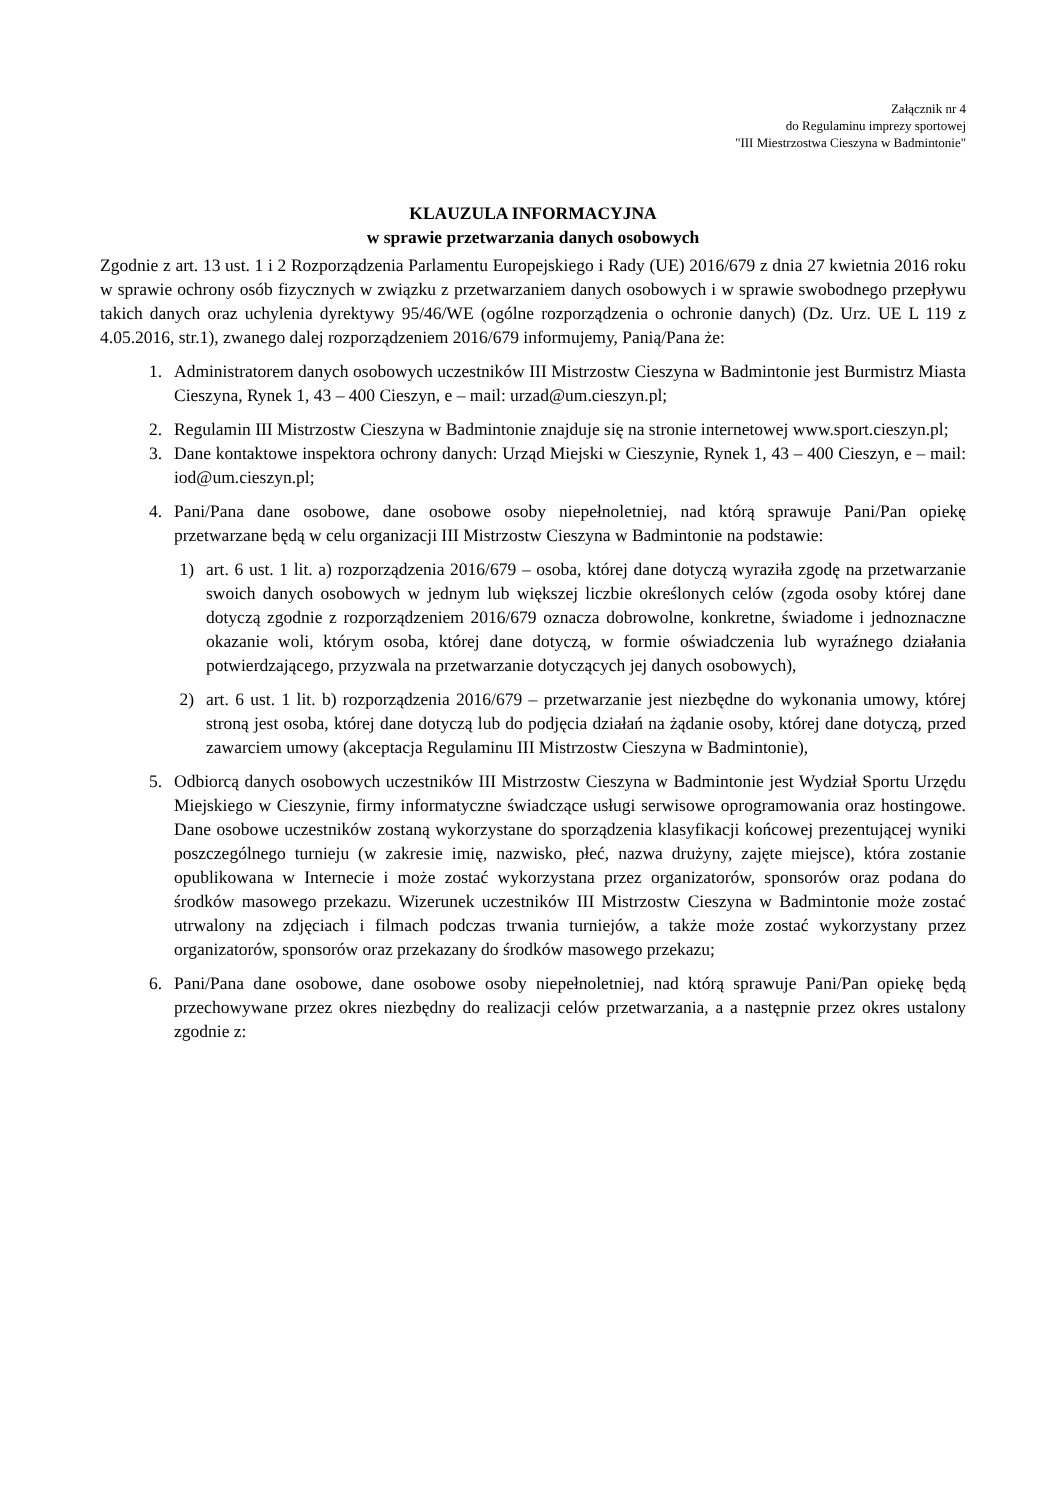Załącznik nr 4
do Regulaminu imprezy sportowej
"III Miestrzostwa Cieszyna w Badmintonie"
KLAUZULA INFORMACYJNA
w sprawie przetwarzania danych osobowych
Zgodnie z art. 13 ust. 1 i 2 Rozporządzenia Parlamentu Europejskiego i Rady (UE) 2016/679 z dnia 27 kwietnia 2016 roku w sprawie ochrony osób fizycznych w związku z przetwarzaniem danych osobowych i w sprawie swobodnego przepływu takich danych oraz uchylenia dyrektywy 95/46/WE (ogólne rozporządzenia o ochronie danych) (Dz. Urz. UE L 119 z 4.05.2016, str.1), zwanego dalej rozporządzeniem 2016/679 informujemy, Panią/Pana że:
1. Administratorem danych osobowych uczestników III Mistrzostw Cieszyna w Badmintonie jest Burmistrz Miasta Cieszyna, Rynek 1, 43 – 400 Cieszyn, e – mail: urzad@um.cieszyn.pl;
2. Regulamin III Mistrzostw Cieszyna w Badmintonie znajduje się na stronie internetowej www.sport.cieszyn.pl;
3. Dane kontaktowe inspektora ochrony danych: Urząd Miejski w Cieszynie, Rynek 1, 43 – 400 Cieszyn, e – mail: iod@um.cieszyn.pl;
4. Pani/Pana dane osobowe, dane osobowe osoby niepełnoletniej, nad którą sprawuje Pani/Pan opiekę przetwarzane będą w celu organizacji III Mistrzostw Cieszyna w Badmintonie na podstawie:
1) art. 6 ust. 1 lit. a) rozporządzenia 2016/679 – osoba, której dane dotyczą wyraziła zgodę na przetwarzanie swoich danych osobowych w jednym lub większej liczbie określonych celów (zgoda osoby której dane dotyczą zgodnie z rozporządzeniem 2016/679 oznacza dobrowolne, konkretne, świadome i jednoznaczne okazanie woli, którym osoba, której dane dotyczą, w formie oświadczenia lub wyraźnego działania potwierdzającego, przyzwala na przetwarzanie dotyczących jej danych osobowych),
2) art. 6 ust. 1 lit. b) rozporządzenia 2016/679 – przetwarzanie jest niezbędne do wykonania umowy, której stroną jest osoba, której dane dotyczą lub do podjęcia działań na żądanie osoby, której dane dotyczą, przed zawarciem umowy (akceptacja Regulaminu III Mistrzostw Cieszyna w Badmintonie),
5. Odbiorcą danych osobowych uczestników III Mistrzostw Cieszyna w Badmintonie jest Wydział Sportu Urzędu Miejskiego w Cieszynie, firmy informatyczne świadczące usługi serwisowe oprogramowania oraz hostingowe. Dane osobowe uczestników zostaną wykorzystane do sporządzenia klasyfikacji końcowej prezentującej wyniki poszczególnego turnieju (w zakresie imię, nazwisko, płeć, nazwa drużyny, zajęte miejsce), która zostanie opublikowana w Internecie i może zostać wykorzystana przez organizatorów, sponsorów oraz podana do środków masowego przekazu. Wizerunek uczestników III Mistrzostw Cieszyna w Badmintonie może zostać utrwalony na zdjęciach i filmach podczas trwania turniejów, a także może zostać wykorzystany przez organizatorów, sponsorów oraz przekazany do środków masowego przekazu;
6. Pani/Pana dane osobowe, dane osobowe osoby niepełnoletniej, nad którą sprawuje Pani/Pan opiekę będą przechowywane przez okres niezbędny do realizacji celów przetwarzania, a a następnie przez okres ustalony zgodnie z: